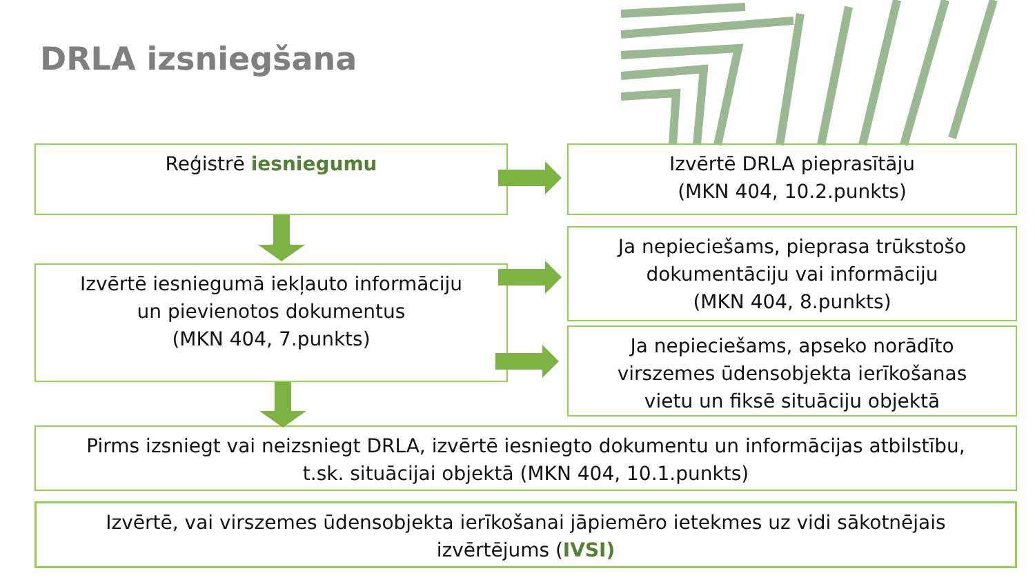DRLA izsniegšana
Reģistrē iesniegumu
Izvērtē DRLA pieprasītāju
(MKN 404, 10.2.punkts)
Izvērtē iesniegumā iekļauto informāciju
un pievienotos dokumentus
(MKN 404, 7.punkts)
Ja nepieciešams, pieprasa trūkstošo
dokumentāciju vai informāciju
(MKN 404, 8.punkts)
Ja nepieciešams, apseko norādīto
virszemes ūdensobjekta ierīkošanas
vietu un fiksē situāciju objektā
Pirms izsniegt vai neizsniegt DRLA, izvērtē iesniegto dokumentu un informācijas atbilstību,
t.sk. situācijai objektā (MKN 404, 10.1.punkts)
Izvērtē, vai virszemes ūdensobjekta ierīkošanai jāpiemēro ietekmes uz vidi sākotnējais
izvērtējums (IVSI)